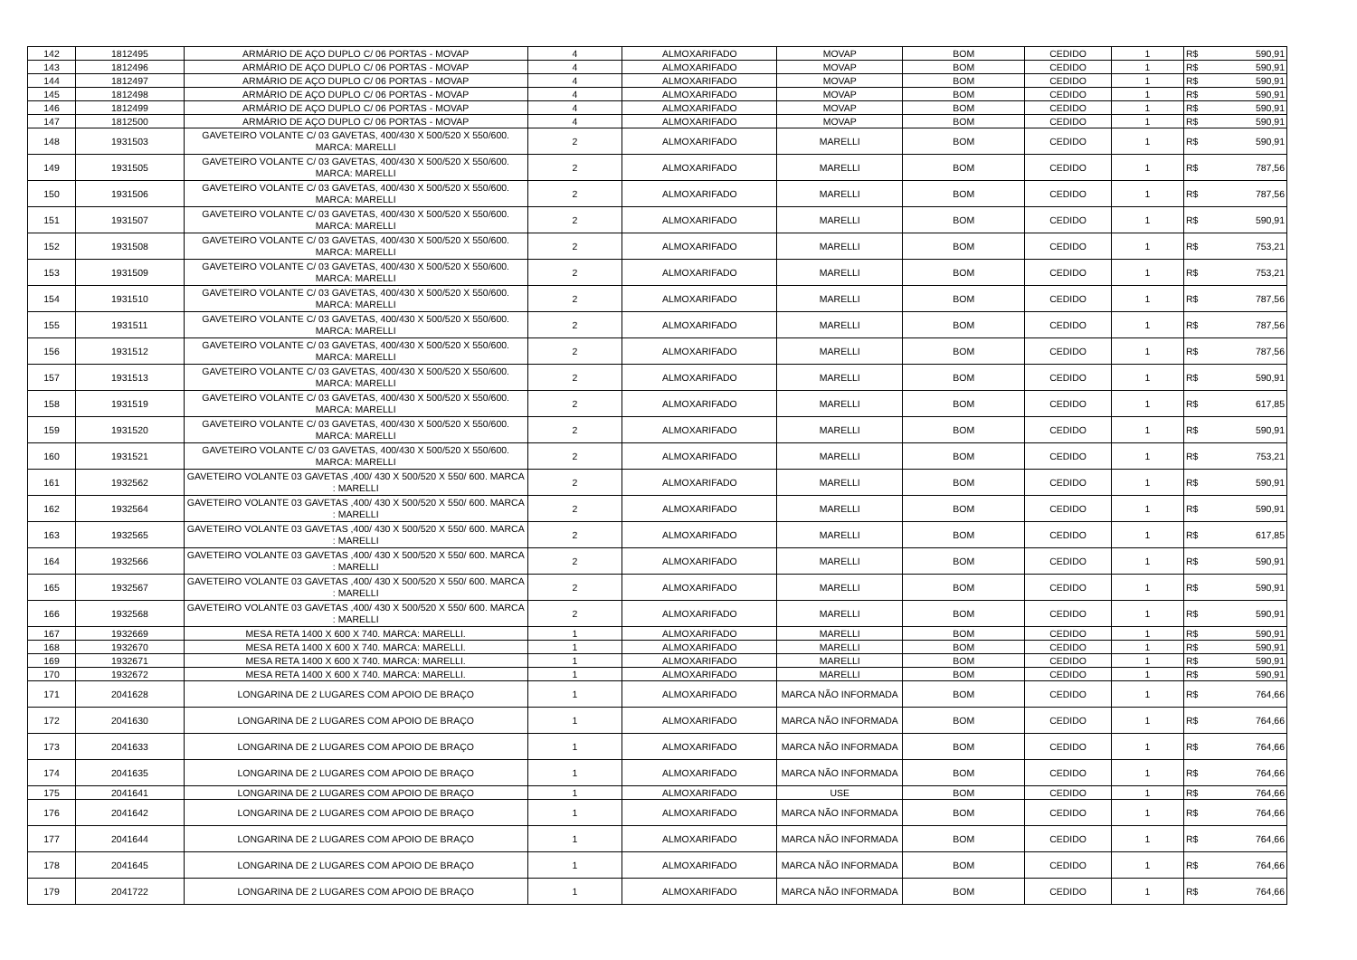| 142 | 1812495 | ARMÁRIO DE AÇO DUPLO C/ 06 PORTAS - MOVAP | 4 | ALMOXARIFADO | MOVAP | BOM | CEDIDO | 1 | R$ | 590,91 |
| 143 | 1812496 | ARMÁRIO DE AÇO DUPLO C/ 06 PORTAS - MOVAP | 4 | ALMOXARIFADO | MOVAP | BOM | CEDIDO | 1 | R$ | 590,91 |
| 144 | 1812497 | ARMÁRIO DE AÇO DUPLO C/ 06 PORTAS - MOVAP | 4 | ALMOXARIFADO | MOVAP | BOM | CEDIDO | 1 | R$ | 590,91 |
| 145 | 1812498 | ARMÁRIO DE AÇO DUPLO C/ 06 PORTAS - MOVAP | 4 | ALMOXARIFADO | MOVAP | BOM | CEDIDO | 1 | R$ | 590,91 |
| 146 | 1812499 | ARMÁRIO DE AÇO DUPLO C/ 06 PORTAS - MOVAP | 4 | ALMOXARIFADO | MOVAP | BOM | CEDIDO | 1 | R$ | 590,91 |
| 147 | 1812500 | ARMÁRIO DE AÇO DUPLO C/ 06 PORTAS - MOVAP | 4 | ALMOXARIFADO | MOVAP | BOM | CEDIDO | 1 | R$ | 590,91 |
| 148 | 1931503 | GAVETEIRO VOLANTE C/ 03 GAVETAS, 400/430 X 500/520 X 550/600. MARCA: MARELLI | 2 | ALMOXARIFADO | MARELLI | BOM | CEDIDO | 1 | R$ | 590,91 |
| 149 | 1931505 | GAVETEIRO VOLANTE C/ 03 GAVETAS, 400/430 X 500/520 X 550/600. MARCA: MARELLI | 2 | ALMOXARIFADO | MARELLI | BOM | CEDIDO | 1 | R$ | 787,56 |
| 150 | 1931506 | GAVETEIRO VOLANTE C/ 03 GAVETAS, 400/430 X 500/520 X 550/600. MARCA: MARELLI | 2 | ALMOXARIFADO | MARELLI | BOM | CEDIDO | 1 | R$ | 787,56 |
| 151 | 1931507 | GAVETEIRO VOLANTE C/ 03 GAVETAS, 400/430 X 500/520 X 550/600. MARCA: MARELLI | 2 | ALMOXARIFADO | MARELLI | BOM | CEDIDO | 1 | R$ | 590,91 |
| 152 | 1931508 | GAVETEIRO VOLANTE C/ 03 GAVETAS, 400/430 X 500/520 X 550/600. MARCA: MARELLI | 2 | ALMOXARIFADO | MARELLI | BOM | CEDIDO | 1 | R$ | 753,21 |
| 153 | 1931509 | GAVETEIRO VOLANTE C/ 03 GAVETAS, 400/430 X 500/520 X 550/600. MARCA: MARELLI | 2 | ALMOXARIFADO | MARELLI | BOM | CEDIDO | 1 | R$ | 753,21 |
| 154 | 1931510 | GAVETEIRO VOLANTE C/ 03 GAVETAS, 400/430 X 500/520 X 550/600. MARCA: MARELLI | 2 | ALMOXARIFADO | MARELLI | BOM | CEDIDO | 1 | R$ | 787,56 |
| 155 | 1931511 | GAVETEIRO VOLANTE C/ 03 GAVETAS, 400/430 X 500/520 X 550/600. MARCA: MARELLI | 2 | ALMOXARIFADO | MARELLI | BOM | CEDIDO | 1 | R$ | 787,56 |
| 156 | 1931512 | GAVETEIRO VOLANTE C/ 03 GAVETAS, 400/430 X 500/520 X 550/600. MARCA: MARELLI | 2 | ALMOXARIFADO | MARELLI | BOM | CEDIDO | 1 | R$ | 787,56 |
| 157 | 1931513 | GAVETEIRO VOLANTE C/ 03 GAVETAS, 400/430 X 500/520 X 550/600. MARCA: MARELLI | 2 | ALMOXARIFADO | MARELLI | BOM | CEDIDO | 1 | R$ | 590,91 |
| 158 | 1931519 | GAVETEIRO VOLANTE C/ 03 GAVETAS, 400/430 X 500/520 X 550/600. MARCA: MARELLI | 2 | ALMOXARIFADO | MARELLI | BOM | CEDIDO | 1 | R$ | 617,85 |
| 159 | 1931520 | GAVETEIRO VOLANTE C/ 03 GAVETAS, 400/430 X 500/520 X 550/600. MARCA: MARELLI | 2 | ALMOXARIFADO | MARELLI | BOM | CEDIDO | 1 | R$ | 590,91 |
| 160 | 1931521 | GAVETEIRO VOLANTE C/ 03 GAVETAS, 400/430 X 500/520 X 550/600. MARCA: MARELLI | 2 | ALMOXARIFADO | MARELLI | BOM | CEDIDO | 1 | R$ | 753,21 |
| 161 | 1932562 | GAVETEIRO VOLANTE 03 GAVETAS ,400/ 430 X 500/520 X 550/ 600. MARCA : MARELLI | 2 | ALMOXARIFADO | MARELLI | BOM | CEDIDO | 1 | R$ | 590,91 |
| 162 | 1932564 | GAVETEIRO VOLANTE 03 GAVETAS ,400/ 430 X 500/520 X 550/ 600. MARCA : MARELLI | 2 | ALMOXARIFADO | MARELLI | BOM | CEDIDO | 1 | R$ | 590,91 |
| 163 | 1932565 | GAVETEIRO VOLANTE 03 GAVETAS ,400/ 430 X 500/520 X 550/ 600. MARCA : MARELLI | 2 | ALMOXARIFADO | MARELLI | BOM | CEDIDO | 1 | R$ | 617,85 |
| 164 | 1932566 | GAVETEIRO VOLANTE 03 GAVETAS ,400/ 430 X 500/520 X 550/ 600. MARCA : MARELLI | 2 | ALMOXARIFADO | MARELLI | BOM | CEDIDO | 1 | R$ | 590,91 |
| 165 | 1932567 | GAVETEIRO VOLANTE 03 GAVETAS ,400/ 430 X 500/520 X 550/ 600. MARCA : MARELLI | 2 | ALMOXARIFADO | MARELLI | BOM | CEDIDO | 1 | R$ | 590,91 |
| 166 | 1932568 | GAVETEIRO VOLANTE 03 GAVETAS ,400/ 430 X 500/520 X 550/ 600. MARCA : MARELLI | 2 | ALMOXARIFADO | MARELLI | BOM | CEDIDO | 1 | R$ | 590,91 |
| 167 | 1932669 | MESA RETA 1400 X 600 X 740. MARCA: MARELLI. | 1 | ALMOXARIFADO | MARELLI | BOM | CEDIDO | 1 | R$ | 590,91 |
| 168 | 1932670 | MESA RETA 1400 X 600 X 740. MARCA: MARELLI. | 1 | ALMOXARIFADO | MARELLI | BOM | CEDIDO | 1 | R$ | 590,91 |
| 169 | 1932671 | MESA RETA 1400 X 600 X 740. MARCA: MARELLI. | 1 | ALMOXARIFADO | MARELLI | BOM | CEDIDO | 1 | R$ | 590,91 |
| 170 | 1932672 | MESA RETA 1400 X 600 X 740. MARCA: MARELLI. | 1 | ALMOXARIFADO | MARELLI | BOM | CEDIDO | 1 | R$ | 590,91 |
| 171 | 2041628 | LONGARINA DE 2 LUGARES COM APOIO DE BRAÇO | 1 | ALMOXARIFADO | MARCA NÃO INFORMADA | BOM | CEDIDO | 1 | R$ | 764,66 |
| 172 | 2041630 | LONGARINA DE 2 LUGARES COM APOIO DE BRAÇO | 1 | ALMOXARIFADO | MARCA NÃO INFORMADA | BOM | CEDIDO | 1 | R$ | 764,66 |
| 173 | 2041633 | LONGARINA DE 2 LUGARES COM APOIO DE BRAÇO | 1 | ALMOXARIFADO | MARCA NÃO INFORMADA | BOM | CEDIDO | 1 | R$ | 764,66 |
| 174 | 2041635 | LONGARINA DE 2 LUGARES COM APOIO DE BRAÇO | 1 | ALMOXARIFADO | MARCA NÃO INFORMADA | BOM | CEDIDO | 1 | R$ | 764,66 |
| 175 | 2041641 | LONGARINA DE 2 LUGARES COM APOIO DE BRAÇO | 1 | ALMOXARIFADO | USE | BOM | CEDIDO | 1 | R$ | 764,66 |
| 176 | 2041642 | LONGARINA DE 2 LUGARES COM APOIO DE BRAÇO | 1 | ALMOXARIFADO | MARCA NÃO INFORMADA | BOM | CEDIDO | 1 | R$ | 764,66 |
| 177 | 2041644 | LONGARINA DE 2 LUGARES COM APOIO DE BRAÇO | 1 | ALMOXARIFADO | MARCA NÃO INFORMADA | BOM | CEDIDO | 1 | R$ | 764,66 |
| 178 | 2041645 | LONGARINA DE 2 LUGARES COM APOIO DE BRAÇO | 1 | ALMOXARIFADO | MARCA NÃO INFORMADA | BOM | CEDIDO | 1 | R$ | 764,66 |
| 179 | 2041722 | LONGARINA DE 2 LUGARES COM APOIO DE BRAÇO | 1 | ALMOXARIFADO | MARCA NÃO INFORMADA | BOM | CEDIDO | 1 | R$ | 764,66 |